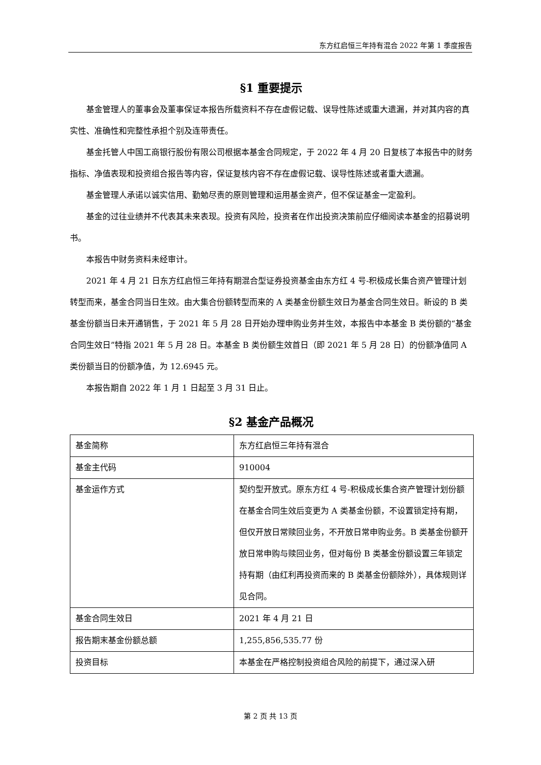东方红启恒三年持有混合 2022 年第 1 季度报告
§1 重要提示
基金管理人的董事会及董事保证本报告所载资料不存在虚假记载、误导性陈述或重大遗漏，并对其内容的真实性、准确性和完整性承担个别及连带责任。
基金托管人中国工商银行股份有限公司根据本基金合同规定，于 2022 年 4 月 20 日复核了本报告中的财务指标、净值表现和投资组合报告等内容，保证复核内容不存在虚假记载、误导性陈述或者重大遗漏。
基金管理人承诺以诚实信用、勤勉尽责的原则管理和运用基金资产，但不保证基金一定盈利。
基金的过往业绩并不代表其未来表现。投资有风险，投资者在作出投资决策前应仔细阅读本基金的招募说明书。
本报告中财务资料未经审计。
2021 年 4 月 21 日东方红启恒三年持有期混合型证券投资基金由东方红 4 号-积极成长集合资产管理计划转型而来，基金合同当日生效。由大集合份额转型而来的 A 类基金份额生效日为基金合同生效日。新设的 B 类基金份额当日未开通销售，于 2021 年 5 月 28 日开始办理申购业务并生效，本报告中本基金 B 类份额的“基金合同生效日”特指 2021 年 5 月 28 日。本基金 B 类份额生效首日（即 2021 年 5 月 28 日）的份额净值同 A 类份额当日的份额净值，为 12.6945 元。
本报告期自 2022 年 1 月 1 日起至 3 月 31 日止。
§2 基金产品概况
| 基金简称 | 东方红启恒三年持有混合 |
| 基金主代码 | 910004 |
| 基金运作方式 | 契约型开放式。原东方红 4 号-积极成长集合资产管理计划份额在基金合同生效后变更为 A 类基金份额，不设置锁定持有期，但仅开放日常赎回业务，不开放日常申购业务。B 类基金份额开放日常申购与赎回业务，但对每份 B 类基金份额设置三年锁定持有期（由红利再投资而来的 B 类基金份额除外），具体规则详见合同。 |
| 基金合同生效日 | 2021 年 4 月 21 日 |
| 报告期末基金份额总额 | 1,255,856,535.77 份 |
| 投资目标 | 本基金在严格控制投资组合风险的前提下，通过深入研 |
第 2 页 共 13 页